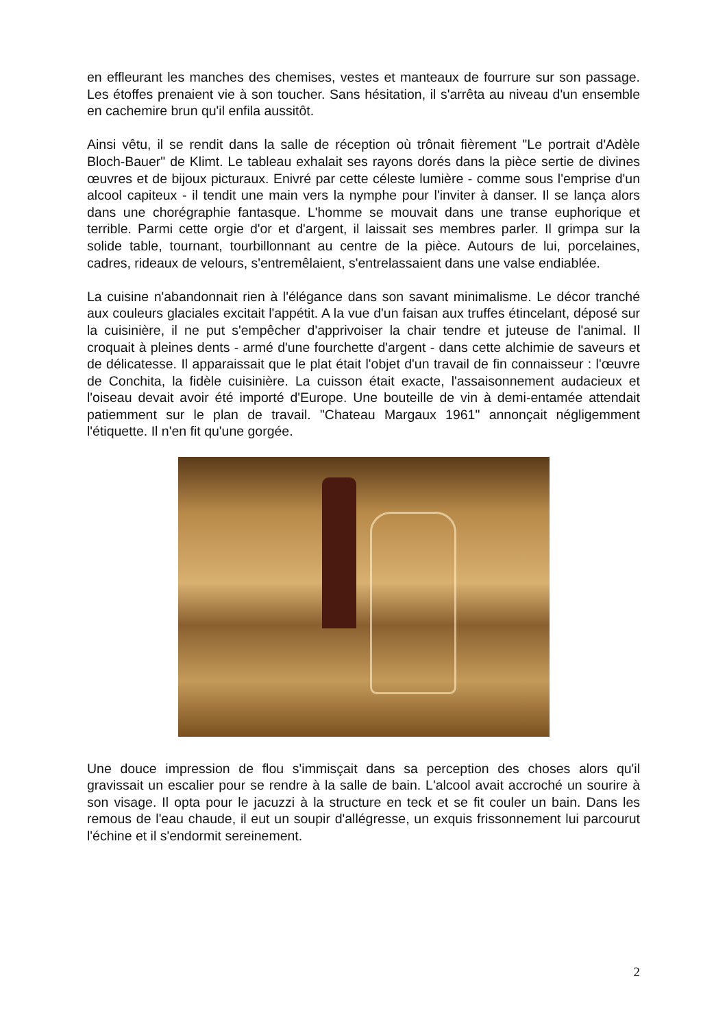en effleurant les manches des chemises, vestes et manteaux de fourrure sur son passage. Les étoffes prenaient vie à son toucher. Sans hésitation, il s'arrêta au niveau d'un ensemble en cachemire brun qu'il enfila aussitôt.
Ainsi vêtu, il se rendit dans la salle de réception où trônait fièrement "Le portrait d'Adèle Bloch-Bauer" de Klimt. Le tableau exhalait ses rayons dorés dans la pièce sertie de divines œuvres et de bijoux picturaux. Enivré par cette céleste lumière - comme sous l'emprise d'un alcool capiteux - il tendit une main vers la nymphe pour l'inviter à danser. Il se lança alors dans une chorégraphie fantasque. L'homme se mouvait dans une transe euphorique et terrible. Parmi cette orgie d'or et d'argent, il laissait ses membres parler. Il grimpa sur la solide table, tournant, tourbillonnant au centre de la pièce. Autours de lui, porcelaines, cadres, rideaux de velours, s'entremêlaient, s'entrelassaient dans une valse endiablée.
La cuisine n'abandonnait rien à l'élégance dans son savant minimalisme. Le décor tranché aux couleurs glaciales excitait l'appétit. A la vue d'un faisan aux truffes étincelant, déposé sur la cuisinière, il ne put s'empêcher d'apprivoiser la chair tendre et juteuse de l'animal. Il croquait à pleines dents - armé d'une fourchette d'argent - dans cette alchimie de saveurs et de délicatesse. Il apparaissait que le plat était l'objet d'un travail de fin connaisseur : l'œuvre de Conchita, la fidèle cuisinière. La cuisson était exacte, l'assaisonnement audacieux et l'oiseau devait avoir été importé d'Europe. Une bouteille de vin à demi-entamée attendait patiemment sur le plan de travail. "Chateau Margaux 1961" annonçait négligemment l'étiquette. Il n'en fit qu'une gorgée.
Une douce impression de flou s'immisçait dans sa perception des choses alors qu'il gravissait un escalier pour se rendre à la salle de bain. L'alcool avait accroché un sourire à son visage. Il opta pour le jacuzzi à la structure en teck et se fit couler un bain. Dans les remous de l'eau chaude, il eut un soupir d'allégresse, un exquis frissonnement lui parcourut l'échine et il s'endormit sereinement.
2